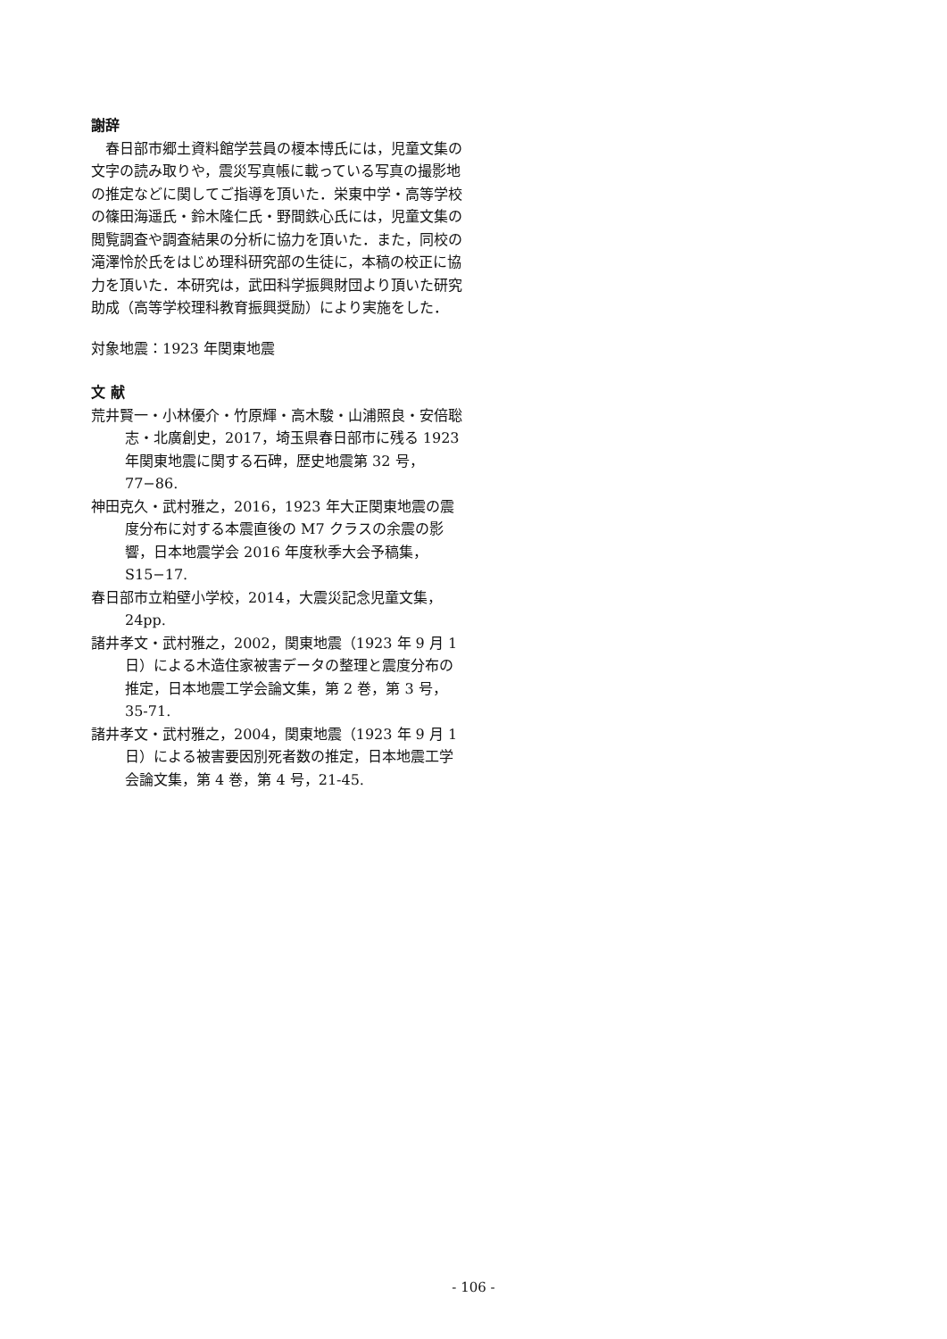謝辞
　春日部市郷土資料館学芸員の榎本博氏には，児童文集の文字の読み取りや，震災写真帳に載っている写真の撮影地の推定などに関してご指導を頂いた．栄東中学・高等学校の篠田海遥氏・鈴木隆仁氏・野間鉄心氏には，児童文集の閲覧調査や調査結果の分析に協力を頂いた．また，同校の滝澤怜於氏をはじめ理科研究部の生徒に，本稿の校正に協力を頂いた．本研究は，武田科学振興財団より頂いた研究助成（高等学校理科教育振興奨励）により実施をした．
対象地震：1923 年関東地震
文 献
荒井賢一・小林優介・竹原輝・高木駿・山浦照良・安倍聡志・北廣創史，2017，埼玉県春日部市に残る 1923 年関東地震に関する石碑，歴史地震第 32 号，77−86.
神田克久・武村雅之，2016，1923 年大正関東地震の震度分布に対する本震直後の M7 クラスの余震の影響，日本地震学会 2016 年度秋季大会予稿集，S15−17.
春日部市立粕壁小学校，2014，大震災記念児童文集，24pp.
諸井孝文・武村雅之，2002，関東地震（1923 年 9 月 1 日）による木造住家被害データの整理と震度分布の推定，日本地震工学会論文集，第 2 巻，第 3 号，35-71.
諸井孝文・武村雅之，2004，関東地震（1923 年 9 月 1 日）による被害要因別死者数の推定，日本地震工学会論文集，第 4 巻，第 4 号，21-45.
- 106 -